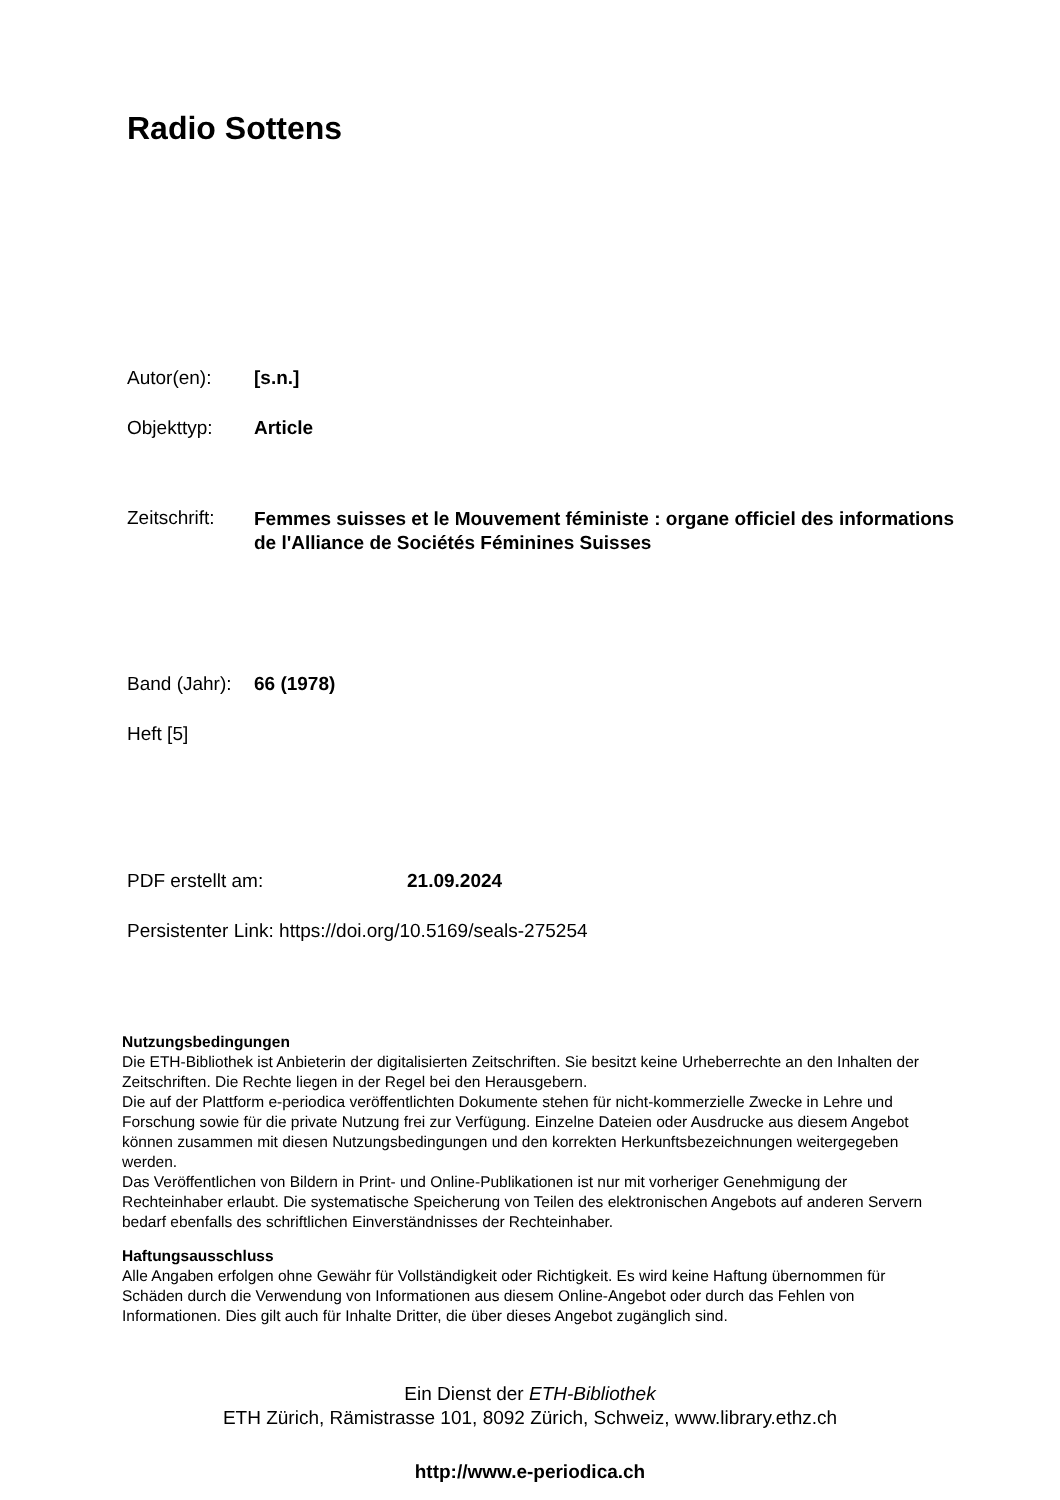Radio Sottens
Autor(en): [s.n.]
Objekttyp: Article
Zeitschrift: Femmes suisses et le Mouvement féministe : organe officiel des informations de l'Alliance de Sociétés Féminines Suisses
Band (Jahr): 66 (1978)
Heft [5]
PDF erstellt am: 21.09.2024
Persistenter Link: https://doi.org/10.5169/seals-275254
Nutzungsbedingungen
Die ETH-Bibliothek ist Anbieterin der digitalisierten Zeitschriften. Sie besitzt keine Urheberrechte an den Inhalten der Zeitschriften. Die Rechte liegen in der Regel bei den Herausgebern.
Die auf der Plattform e-periodica veröffentlichten Dokumente stehen für nicht-kommerzielle Zwecke in Lehre und Forschung sowie für die private Nutzung frei zur Verfügung. Einzelne Dateien oder Ausdrucke aus diesem Angebot können zusammen mit diesen Nutzungsbedingungen und den korrekten Herkunftsbezeichnungen weitergegeben werden.
Das Veröffentlichen von Bildern in Print- und Online-Publikationen ist nur mit vorheriger Genehmigung der Rechteinhaber erlaubt. Die systematische Speicherung von Teilen des elektronischen Angebots auf anderen Servern bedarf ebenfalls des schriftlichen Einverständnisses der Rechteinhaber.
Haftungsausschluss
Alle Angaben erfolgen ohne Gewähr für Vollständigkeit oder Richtigkeit. Es wird keine Haftung übernommen für Schäden durch die Verwendung von Informationen aus diesem Online-Angebot oder durch das Fehlen von Informationen. Dies gilt auch für Inhalte Dritter, die über dieses Angebot zugänglich sind.
Ein Dienst der ETH-Bibliothek
ETH Zürich, Rämistrasse 101, 8092 Zürich, Schweiz, www.library.ethz.ch
http://www.e-periodica.ch